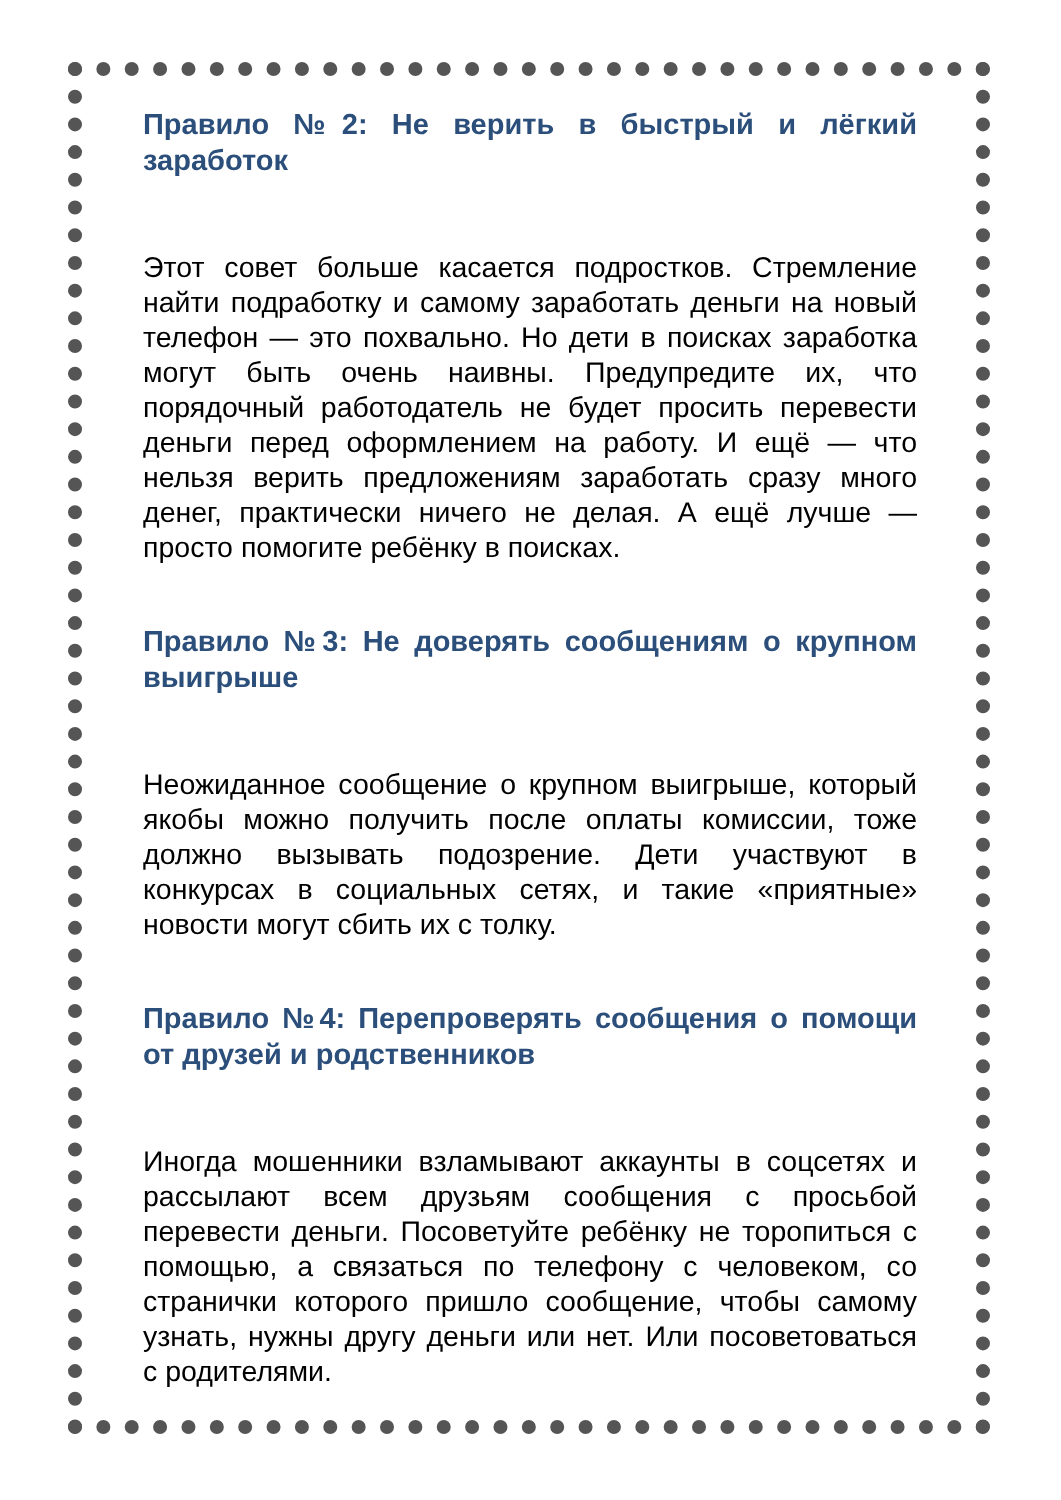Правило №2: Не верить в быстрый и лёгкий заработок
Этот совет больше касается подростков. Стремление найти подработку и самому заработать деньги на новый телефон — это похвально. Но дети в поисках заработка могут быть очень наивны. Предупредите их, что порядочный работодатель не будет просить перевести деньги перед оформлением на работу. И ещё — что нельзя верить предложениям заработать сразу много денег, практически ничего не делая. А ещё лучше — просто помогите ребёнку в поисках.
Правило №3: Не доверять сообщениям о крупном выигрыше
Неожиданное сообщение о крупном выигрыше, который якобы можно получить после оплаты комиссии, тоже должно вызывать подозрение. Дети участвуют в конкурсах в социальных сетях, и такие «приятные» новости могут сбить их с толку.
Правило №4: Перепроверять сообщения о помощи от друзей и родственников
Иногда мошенники взламывают аккаунты в соцсетях и рассылают всем друзьям сообщения с просьбой перевести деньги. Посоветуйте ребёнку не торопиться с помощью, а связаться по телефону с человеком, со странички которого пришло сообщение, чтобы самому узнать, нужны другу деньги или нет. Или посоветоваться с родителями.